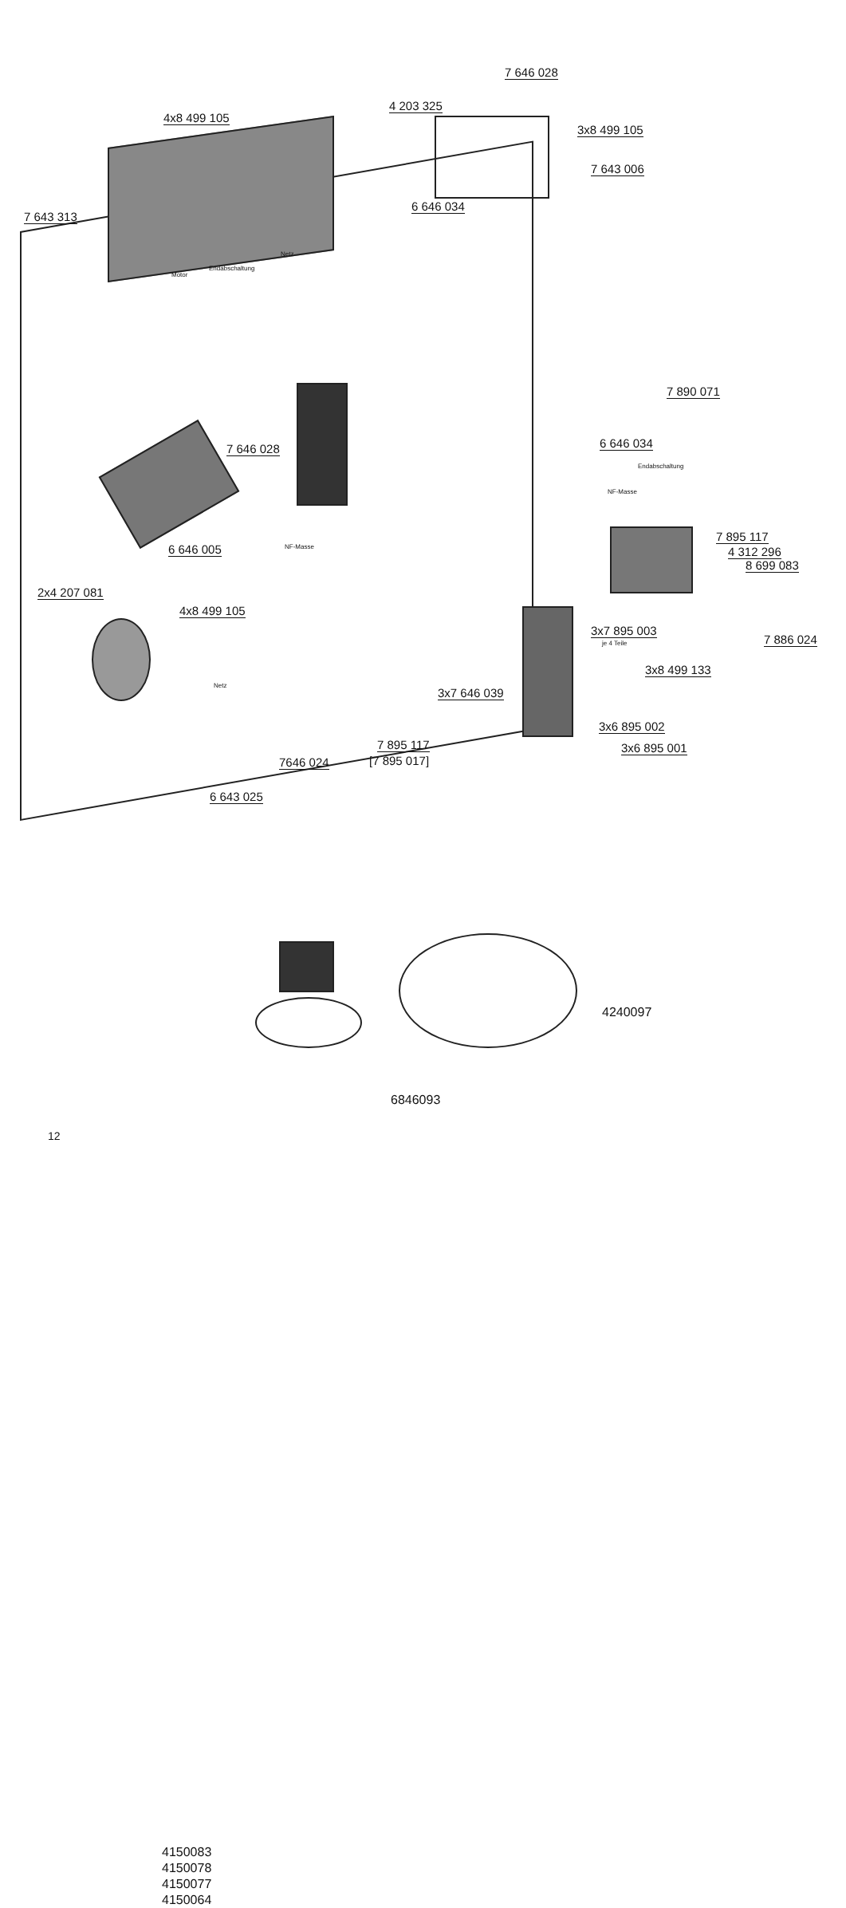7 646 028
4 203 325
4x8 499 105
3x8 499 105
7 643 006
6 646 034
7 643 313
Motor
Endabschaltung
Netz
7 890 071
6 646 034 7 646 028
Endabschaltung
NF-Masse
7 895 117
NF-Masse 6 646 005 4 312 296
8 699 083
2x4 207 081
4x8 499 105
3x7 895 003
je 4 Teile 7 886 024
3x8 499 133
Netz
3x7 646 039
3x6 895 002
3x6 895 001 7 895 117
[7 895 017] 7646 024
6 643 025
4150083
4150078
4150077
4150064
4240097
6846093
12